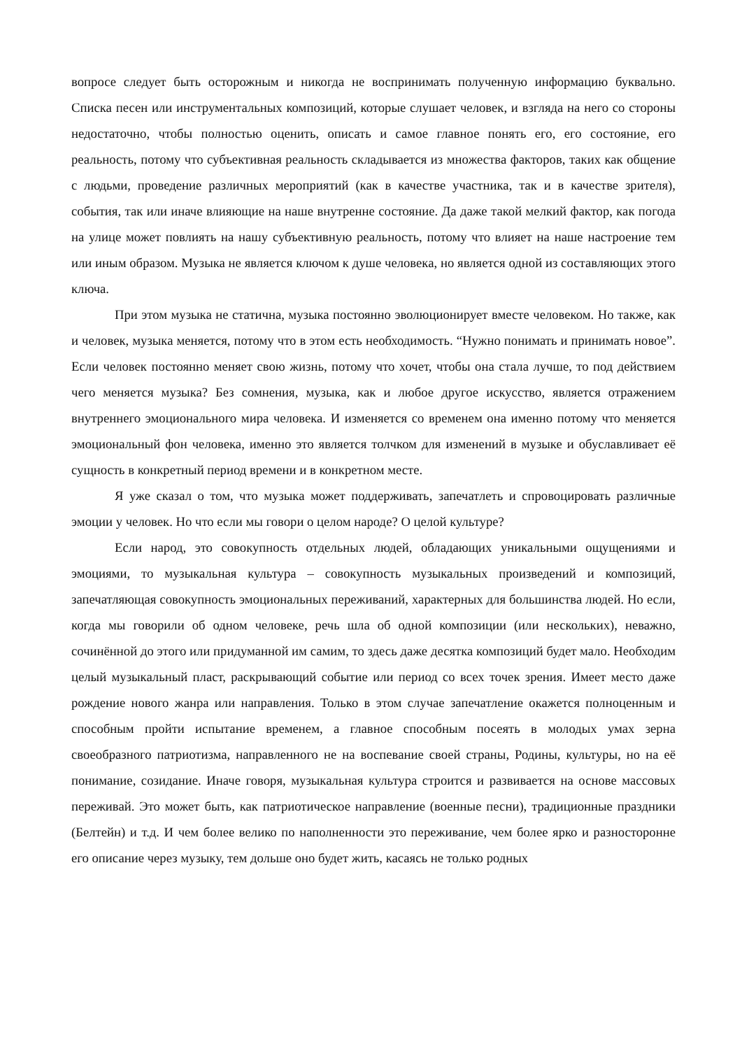вопросе следует быть осторожным и никогда не воспринимать полученную информацию буквально. Списка песен или инструментальных композиций, которые слушает человек, и взгляда на него со стороны недостаточно, чтобы полностью оценить, описать и самое главное понять его, его состояние, его реальность, потому что субъективная реальность складывается из множества факторов, таких как общение с людьми, проведение различных мероприятий (как в качестве участника, так и в качестве зрителя), события, так или иначе влияющие на наше внутренне состояние. Да даже такой мелкий фактор, как погода на улице может повлиять на нашу субъективную реальность, потому что влияет на наше настроение тем или иным образом. Музыка не является ключом к душе человека, но является одной из составляющих этого ключа.
При этом музыка не статична, музыка постоянно эволюционирует вместе человеком. Но также, как и человек, музыка меняется, потому что в этом есть необходимость. “Нужно понимать и принимать новое”. Если человек постоянно меняет свою жизнь, потому что хочет, чтобы она стала лучше, то под действием чего меняется музыка? Без сомнения, музыка, как и любое другое искусство, является отражением внутреннего эмоционального мира человека. И изменяется со временем она именно потому что меняется эмоциональный фон человека, именно это является толчком для изменений в музыке и обуславливает её сущность в конкретный период времени и в конкретном месте.
Я уже сказал о том, что музыка может поддерживать, запечатлеть и спровоцировать различные эмоции у человек. Но что если мы говори о целом народе? О целой культуре?
Если народ, это совокупность отдельных людей, обладающих уникальными ощущениями и эмоциями, то музыкальная культура – совокупность музыкальных произведений и композиций, запечатляющая совокупность эмоциональных переживаний, характерных для большинства людей. Но если, когда мы говорили об одном человеке, речь шла об одной композиции (или нескольких), неважно, сочинённой до этого или придуманной им самим, то здесь даже десятка композиций будет мало. Необходим целый музыкальный пласт, раскрывающий событие или период со всех точек зрения. Имеет место даже рождение нового жанра или направления. Только в этом случае запечатление окажется полноценным и способным пройти испытание временем, а главное способным посеять в молодых умах зерна своеобразного патриотизма, направленного не на воспевание своей страны, Родины, культуры, но на её понимание, созидание. Иначе говоря, музыкальная культура строится и развивается на основе массовых переживай. Это может быть, как патриотическое направление (военные песни), традиционные праздники (Белтейн) и т.д. И чем более велико по наполненности это переживание, чем более ярко и разносторонне его описание через музыку, тем дольше оно будет жить, касаясь не только родных